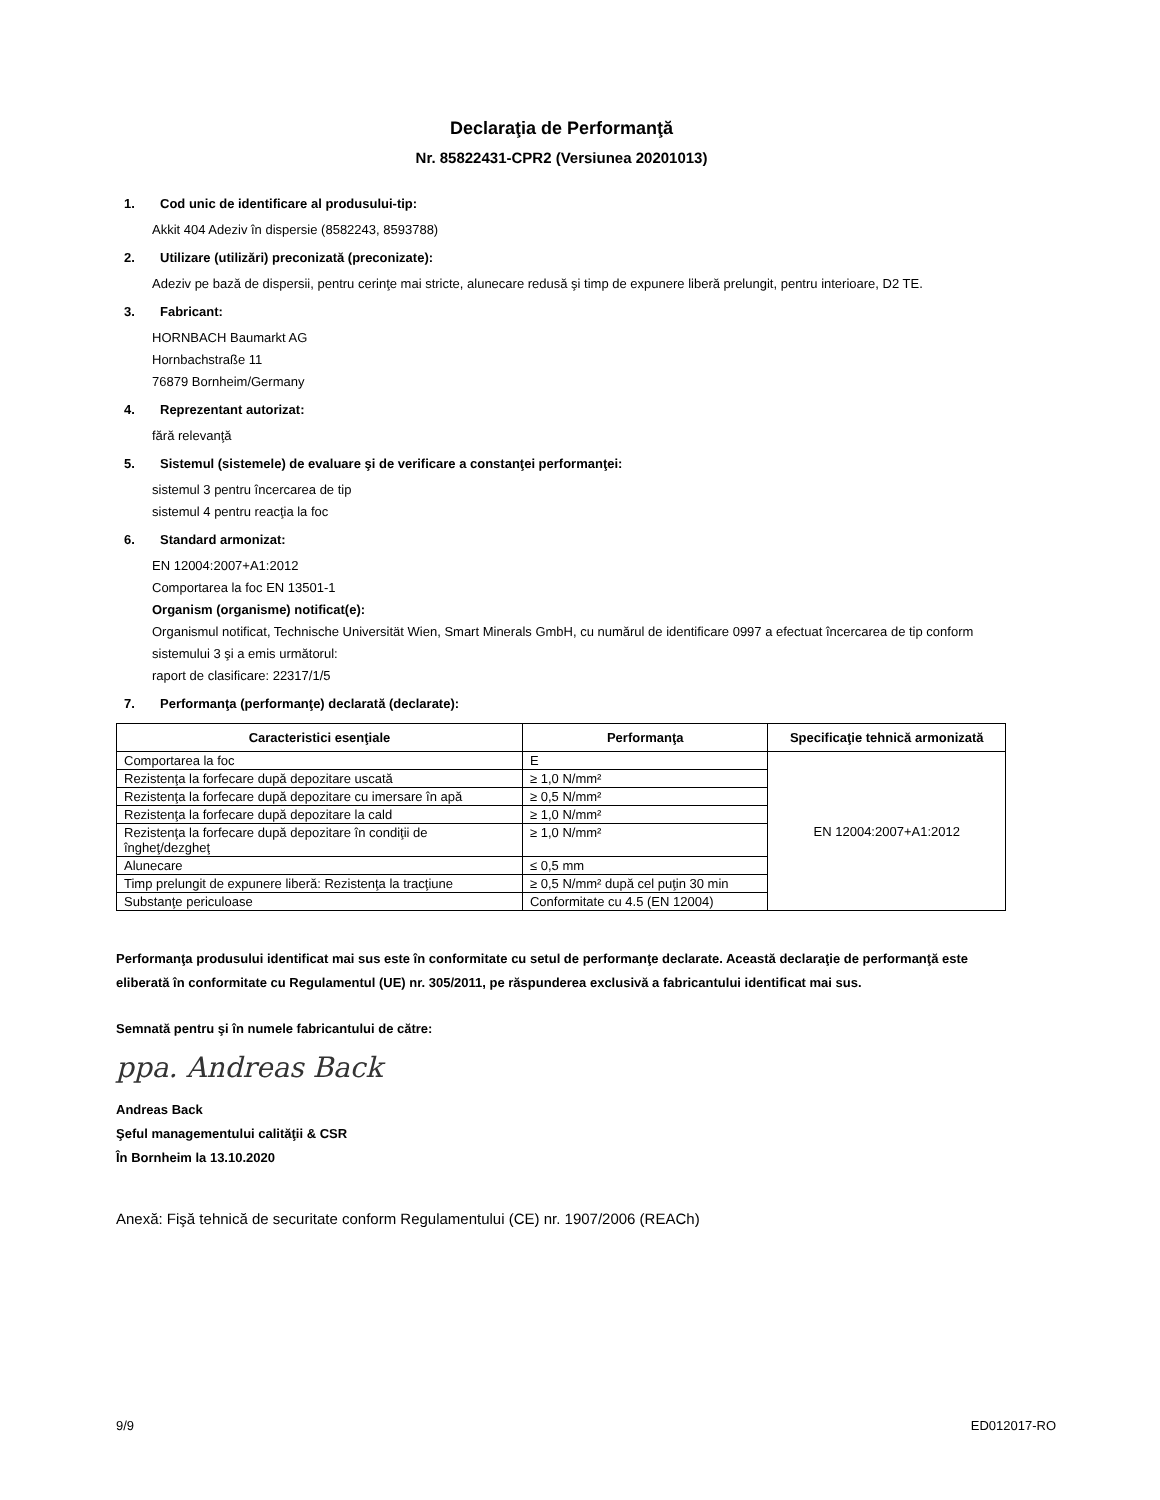Declaraţia de Performanţă
Nr. 85822431-CPR2 (Versiunea 20201013)
1. Cod unic de identificare al produsului-tip:
Akkit 404 Adeziv în dispersie (8582243, 8593788)
2. Utilizare (utilizări) preconizată (preconizate):
Adeziv pe bază de dispersii, pentru cerinţe mai stricte, alunecare redusă şi timp de expunere liberă prelungit, pentru interioare, D2 TE.
3. Fabricant:
HORNBACH Baumarkt AG
Hornbachstraße 11
76879 Bornheim/Germany
4. Reprezentant autorizat:
fără relevanţă
5. Sistemul (sistemele) de evaluare şi de verificare a constanţei performanţei:
sistemul 3 pentru încercarea de tip
sistemul 4 pentru reacţia la foc
6. Standard armonizat:
EN 12004:2007+A1:2012
Comportarea la foc EN 13501-1
Organism (organisme) notificat(e):
Organismul notificat, Technische Universität Wien, Smart Minerals GmbH, cu numărul de identificare 0997 a efectuat încercarea de tip conform sistemului 3 şi a emis următorul:
raport de clasificare: 22317/1/5
7. Performanţa (performanţe) declarată (declarate):
| Caracteristici esenţiale | Performanţa | Specificaţie tehnică armonizată |
| --- | --- | --- |
| Comportarea la foc | E | EN 12004:2007+A1:2012 |
| Rezistenţa la forfecare după depozitare uscată | ≥ 1,0 N/mm² | |
| Rezistenţa la forfecare după depozitare cu imersare în apă | ≥ 0,5 N/mm² | |
| Rezistenţa la forfecare după depozitare la cald | ≥ 1,0 N/mm² | |
| Rezistenţa la forfecare după depozitare în condiţii de îngheţ/dezgheţ | ≥ 1,0 N/mm² | |
| Alunecare | ≤ 0,5 mm | |
| Timp prelungit de expunere liberă: Rezistenţa la tracţiune | ≥ 0,5 N/mm² după cel puţin 30 min | |
| Substanţe periculoase | Conformitate cu 4.5 (EN 12004) | |
Performanţa produsului identificat mai sus este în conformitate cu setul de performanţe declarate. Această declaraţie de performanţă este eliberată în conformitate cu Regulamentul (UE) nr. 305/2011, pe răspunderea exclusivă a fabricantului identificat mai sus.
Semnată pentru şi în numele fabricantului de către:
ppa. Andreas Back
Andreas Back
Şeful managementului calităţii & CSR
În Bornheim la 13.10.2020
Anexă: Fişă tehnică de securitate conform Regulamentului (CE) nr. 1907/2006 (REACh)
9/9 ED012017-RO